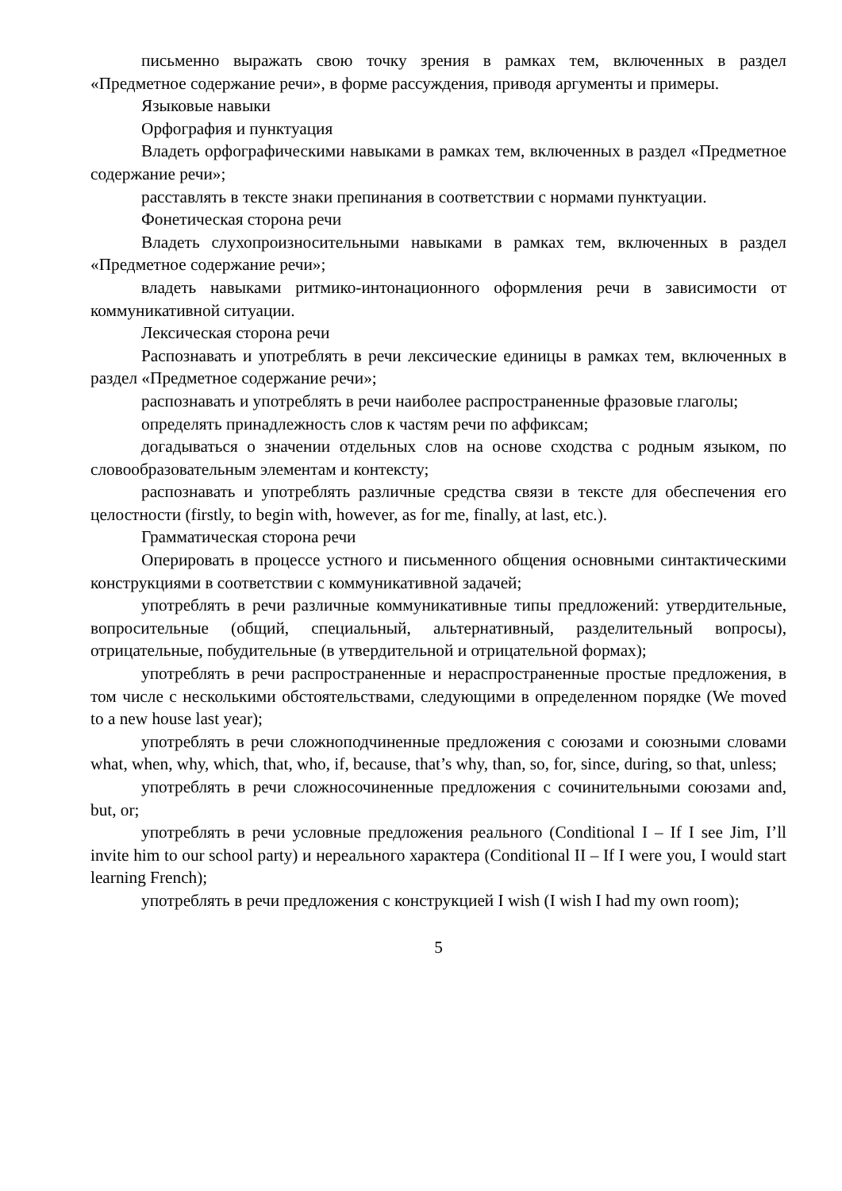письменно выражать свою точку зрения в рамках тем, включенных в раздел «Предметное содержание речи», в форме рассуждения, приводя аргументы и примеры.
Языковые навыки
Орфография и пунктуация
Владеть орфографическими навыками в рамках тем, включенных в раздел «Предметное содержание речи»;
расставлять в тексте знаки препинания в соответствии с нормами пунктуации.
Фонетическая сторона речи
Владеть слухопроизносительными навыками в рамках тем, включенных в раздел «Предметное содержание речи»;
владеть навыками ритмико-интонационного оформления речи в зависимости от коммуникативной ситуации.
Лексическая сторона речи
Распознавать и употреблять в речи лексические единицы в рамках тем, включенных в раздел «Предметное содержание речи»;
распознавать и употреблять в речи наиболее распространенные фразовые глаголы;
определять принадлежность слов к частям речи по аффиксам;
догадываться о значении отдельных слов на основе сходства с родным языком, по словообразовательным элементам и контексту;
распознавать и употреблять различные средства связи в тексте для обеспечения его целостности (firstly, to begin with, however, as for me, finally, at last, etc.).
Грамматическая сторона речи
Оперировать в процессе устного и письменного общения основными синтактическими конструкциями в соответствии с коммуникативной задачей;
употреблять в речи различные коммуникативные типы предложений: утвердительные, вопросительные (общий, специальный, альтернативный, разделительный вопросы), отрицательные, побудительные (в утвердительной и отрицательной формах);
употреблять в речи распространенные и нераспространенные простые предложения, в том числе с несколькими обстоятельствами, следующими в определенном порядке (We moved to a new house last year);
употреблять в речи сложноподчиненные предложения с союзами и союзными словами what, when, why, which, that, who, if, because, that’s why, than, so, for, since, during, so that, unless;
употреблять в речи сложносочиненные предложения с сочинительными союзами and, but, or;
употреблять в речи условные предложения реального (Conditional I – If I see Jim, I’ll invite him to our school party) и нереального характера (Conditional II – If I were you, I would start learning French);
употреблять в речи предложения с конструкцией I wish (I wish I had my own room);
5